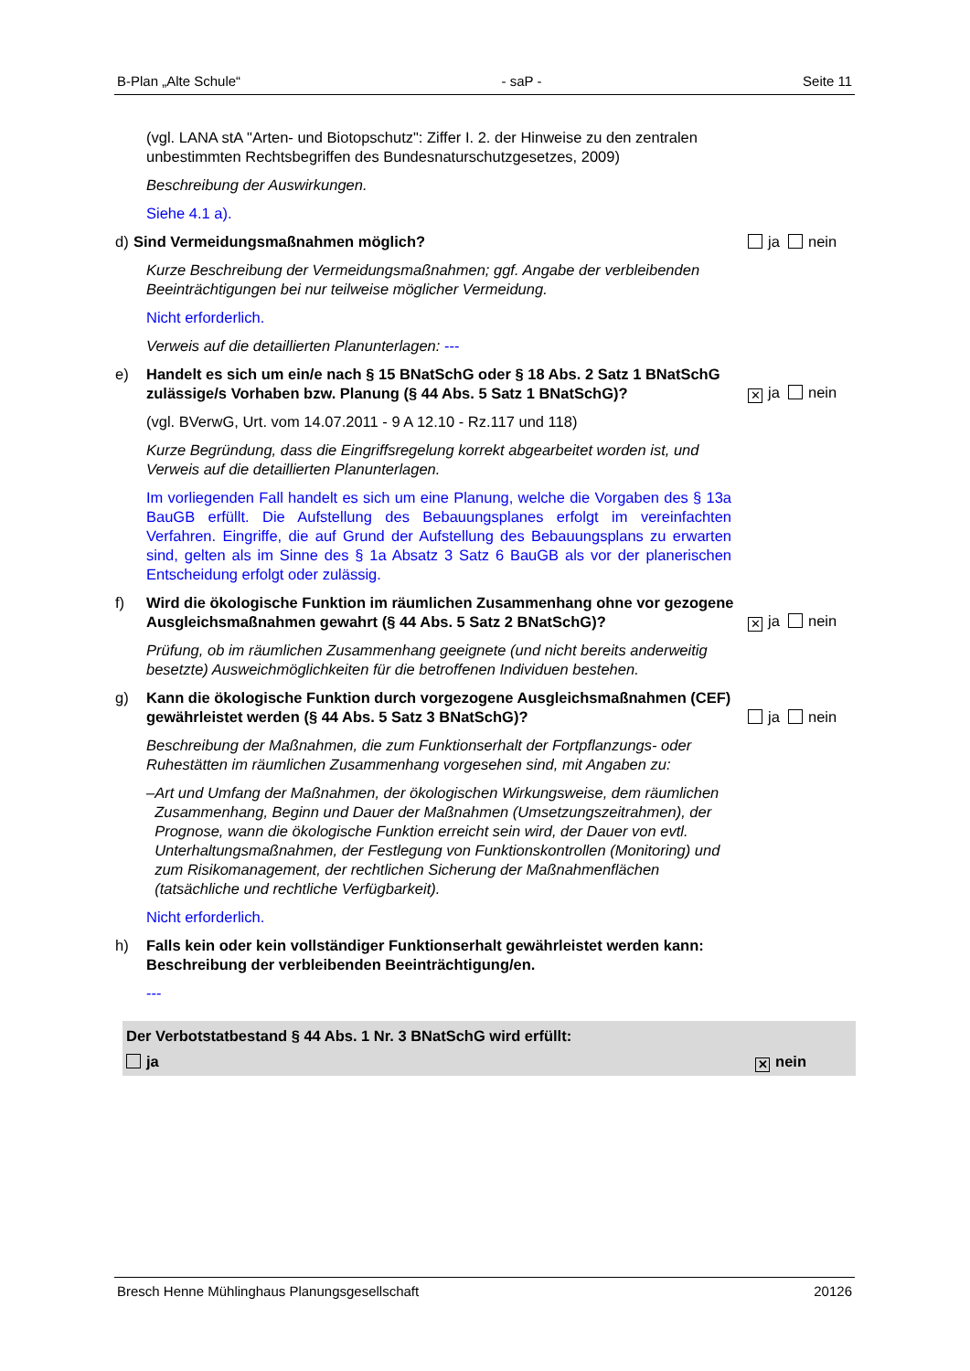B-Plan „Alte Schule“- saP - Seite 11
(vgl. LANA stA "Arten- und Biotopschutz": Ziffer I. 2. der Hinweise zu den zentralen unbestimmten Rechtsbegriffen des Bundesnaturschutzgesetzes, 2009)
Beschreibung der Auswirkungen.
Siehe 4.1 a).
d) Sind Vermeidungsmaßnahmen möglich? ja nein
Kurze Beschreibung der Vermeidungsmaßnahmen; ggf. Angabe der verbleibenden Beeinträchtigungen bei nur teilweise möglicher Vermeidung.
Nicht erforderlich.
Verweis auf die detaillierten Planunterlagen: ---
e) Handelt es sich um ein/e nach § 15 BNatSchG oder § 18 Abs. 2 Satz 1 BNatSchG zulässige/s Vorhaben bzw. Planung (§ 44 Abs. 5 Satz 1 BNatSchG)? ✕ ja nein
(vgl. BVerwG, Urt. vom 14.07.2011 - 9 A 12.10 - Rz.117 und 118)
Kurze Begründung, dass die Eingriffsregelung korrekt abgearbeitet worden ist, und Verweis auf die detaillierten Planunterlagen.
Im vorliegenden Fall handelt es sich um eine Planung, welche die Vorgaben des § 13a BauGB erfüllt. Die Aufstellung des Bebauungsplanes erfolgt im vereinfachten Verfahren. Eingriffe, die auf Grund der Aufstellung des Bebauungsplans zu erwarten sind, gelten als im Sinne des § 1a Absatz 3 Satz 6 BauGB als vor der planerischen Entscheidung erfolgt oder zulässig.
f) Wird die ökologische Funktion im räumlichen Zusammenhang ohne vor gezogene Ausgleichsmaßnahmen gewahrt (§ 44 Abs. 5 Satz 2 BNatSchG)? ✕ ja nein
Prüfung, ob im räumlichen Zusammenhang geeignete (und nicht bereits anderweitig besetzte) Ausweichmöglichkeiten für die betroffenen Individuen bestehen.
g) Kann die ökologische Funktion durch vorgezogene Ausgleichsmaßnahmen (CEF) gewährleistet werden (§ 44 Abs. 5 Satz 3 BNatSchG)? ja nein
Beschreibung der Maßnahmen, die zum Funktionserhalt der Fortpflanzungs- oder Ruhestätten im räumlichen Zusammenhang vorgesehen sind, mit Angaben zu:
– Art und Umfang der Maßnahmen, der ökologischen Wirkungsweise, dem räumlichen Zusammenhang, Beginn und Dauer der Maßnahmen (Umsetzungszeitrahmen), der Prognose, wann die ökologische Funktion erreicht sein wird, der Dauer von evtl. Unterhaltungsmaßnahmen, der Festlegung von Funktionskontrollen (Monitoring) und zum Risikomanagement, der rechtlichen Sicherung der Maßnahmenflächen (tatsächliche und rechtliche Verfügbarkeit).
Nicht erforderlich.
h) Falls kein oder kein vollständiger Funktionserhalt gewährleistet werden kann: Beschreibung der verbleibenden Beeinträchtigung/en.
---
Der Verbotstatbestand § 44 Abs. 1 Nr. 3 BNatSchG wird erfüllt:
ja ✕ nein
Bresch Henne Mühlinghaus Planungsgesellschaft 20126